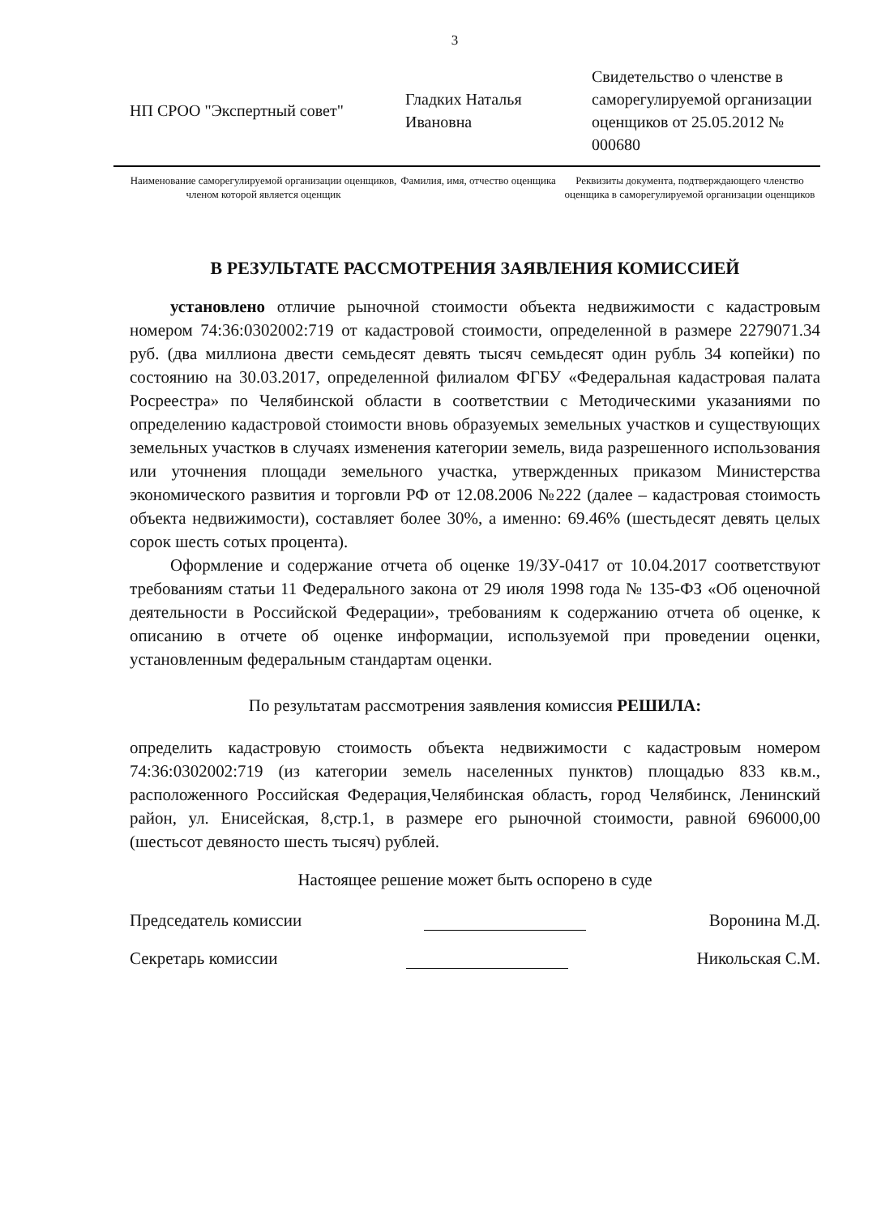3
НП СРОО "Экспертный совет" Гладких Наталья Ивановна
Свидетельство о членстве в саморегулируемой организации оценщиков от 25.05.2012 № 000680
Наименование саморегулируемой организации оценщиков, членом которой является оценщик
Фамилия, имя, отчество оценщика
Реквизиты документа, подтверждающего членство оценщика в саморегулируемой организации оценщиков
В РЕЗУЛЬТАТЕ РАССМОТРЕНИЯ ЗАЯВЛЕНИЯ КОМИССИЕЙ
установлено отличие рыночной стоимости объекта недвижимости с кадастровым номером 74:36:0302002:719 от кадастровой стоимости, определенной в размере 2279071.34 руб. (два миллиона двести семьдесят девять тысяч семьдесят один рубль 34 копейки) по состоянию на 30.03.2017, определенной филиалом ФГБУ «Федеральная кадастровая палата Росреестра» по Челябинской области в соответствии с Методическими указаниями по определению кадастровой стоимости вновь образуемых земельных участков и существующих земельных участков в случаях изменения категории земель, вида разрешенного использования или уточнения площади земельного участка, утвержденных приказом Министерства экономического развития и торговли РФ от 12.08.2006 №222 (далее – кадастровая стоимость объекта недвижимости), составляет более 30%, а именно: 69.46% (шестьдесят девять целых сорок шесть сотых процента).
Оформление и содержание отчета об оценке 19/ЗУ-0417 от 10.04.2017 соответствуют требованиям статьи 11 Федерального закона от 29 июля 1998 года № 135-ФЗ «Об оценочной деятельности в Российской Федерации», требованиям к содержанию отчета об оценке, к описанию в отчете об оценке информации, используемой при проведении оценки, установленным федеральным стандартам оценки.
По результатам рассмотрения заявления комиссия РЕШИЛА:
определить кадастровую стоимость объекта недвижимости с кадастровым номером 74:36:0302002:719 (из категории земель населенных пунктов) площадью 833 кв.м., расположенного Российская Федерация,Челябинская область, город Челябинск, Ленинский район, ул. Енисейская, 8,стр.1, в размере его рыночной стоимости, равной 696000,00 (шестьсот девяносто шесть тысяч) рублей.
Настоящее решение может быть оспорено в суде
Председатель комиссии Воронина М.Д.
Секретарь комиссии Никольская С.М.